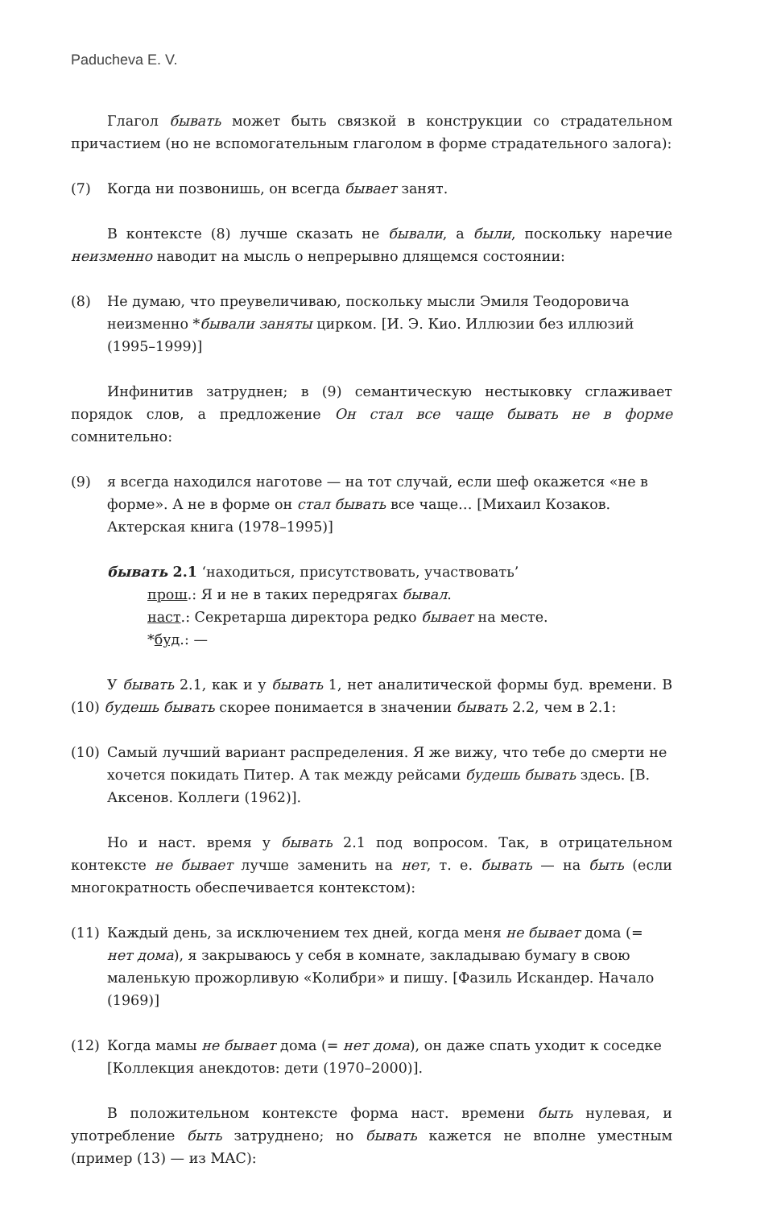Paducheva E. V.
Глагол бывать может быть связкой в конструкции со страдательном причастием (но не вспомогательным глаголом в форме страдательного залога):
(7) Когда ни позвонишь, он всегда бывает занят.
В контексте (8) лучше сказать не бывали, а были, поскольку наречие неизменно наводит на мысль о непрерывно длящемся состоянии:
(8) Не думаю, что преувеличиваю, поскольку мысли Эмиля Теодоровича неизменно *бывали заняты цирком. [И. Э. Кио. Иллюзии без иллюзий (1995–1999)]
Инфинитив затруднен; в (9) семантическую нестыковку сглаживает порядок слов, а предложение Он стал все чаще бывать не в форме сомнительно:
(9) я всегда находился наготове — на тот случай, если шеф окажется «не в форме». А не в форме он стал бывать все чаще… [Михаил Козаков. Актерская книга (1978–1995)]
бывать 2.1 ‘находиться, присутствовать, участвовать’
прош.: Я и не в таких передрягах бывал.
наст.: Секретарша директора редко бывает на месте.
*буд.: —
У бывать 2.1, как и у бывать 1, нет аналитической формы буд. времени. В (10) будешь бывать скорее понимается в значении бывать 2.2, чем в 2.1:
(10) Самый лучший вариант распределения. Я же вижу, что тебе до смерти не хочется покидать Питер. А так между рейсами будешь бывать здесь. [В. Аксенов. Коллеги (1962)].
Но и наст. время у бывать 2.1 под вопросом. Так, в отрицательном контексте не бывает лучше заменить на нет, т. е. бывать — на быть (если многократность обеспечивается контекстом):
(11) Каждый день, за исключением тех дней, когда меня не бывает дома (= нет дома), я закрываюсь у себя в комнате, закладываю бумагу в свою маленькую прожорливую «Колибри» и пишу. [Фазиль Искандер. Начало (1969)]
(12) Когда мамы не бывает дома (= нет дома), он даже спать уходит к соседке [Коллекция анекдотов: дети (1970–2000)].
В положительном контексте форма наст. времени быть нулевая, и употребление быть затруднено; но бывать кажется не вполне уместным (пример (13) — из МАС):